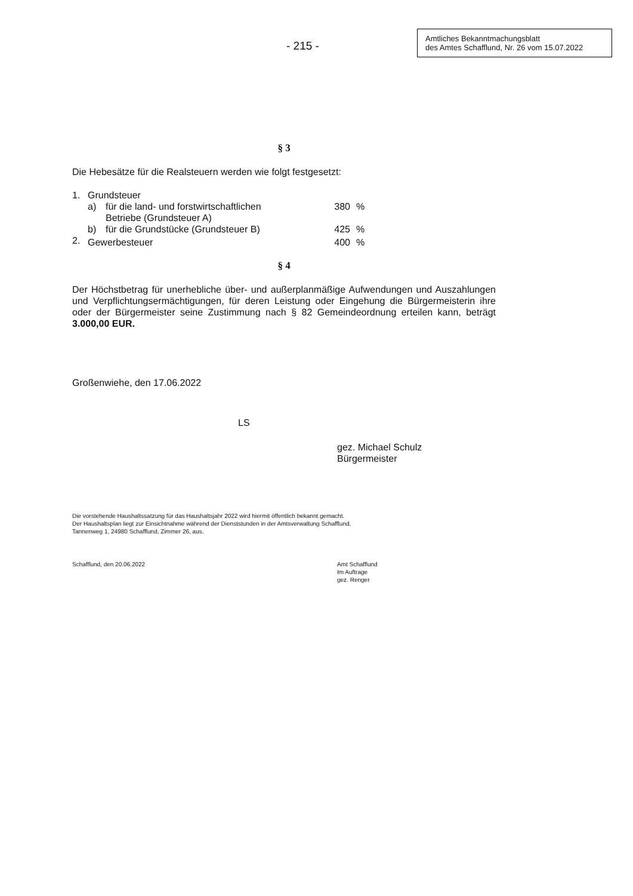- 215 -
Amtliches Bekanntmachungsblatt
des Amtes Schafflund, Nr. 26 vom 15.07.2022
§ 3
Die Hebesätze für die Realsteuern werden wie folgt festgesetzt:
| 1. | Grundsteuer | | | |
| | a) | für die land- und forstwirtschaftlichen Betriebe (Grundsteuer A) | 380 | % |
| | b) | für die Grundstücke (Grundsteuer B) | 425 | % |
| 2. | Gewerbesteuer | | 400 | % |
§ 4
Der Höchstbetrag für unerhebliche über- und außerplanmäßige Aufwendungen und Auszahlungen und Verpflichtungsermächtigungen, für deren Leistung oder Eingehung die Bürgermeisterin ihre oder der Bürgermeister seine Zustimmung nach § 82 Gemeindeordnung erteilen kann, beträgt 3.000,00 EUR.
Großenwiehe, den 17.06.2022
LS
gez. Michael Schulz
Bürgermeister
Die vorstehende Haushaltssatzung für das Haushaltsjahr 2022 wird hiermit öffentlich bekannt gemacht.
Der Haushaltsplan liegt zur Einsichtnahme während der Dienststunden in der Amtsverwaltung Schafflund,
Tannenweg 1, 24980 Schafflund, Zimmer 26, aus.
Schafflund, den 20.06.2022 Amt Schafflund
Im Auftrage
gez. Renger